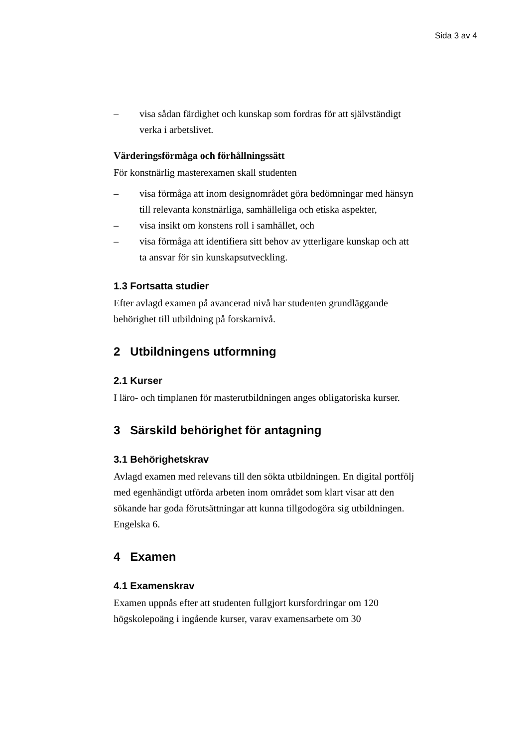Sida 3 av 4
– visa sådan färdighet och kunskap som fordras för att självständigt verka i arbetslivet.
Värderingsförmåga och förhållningssätt
För konstnärlig masterexamen skall studenten
– visa förmåga att inom designområdet göra bedömningar med hänsyn till relevanta konstnärliga, samhälleliga och etiska aspekter,
– visa insikt om konstens roll i samhället, och
– visa förmåga att identifiera sitt behov av ytterligare kunskap och att ta ansvar för sin kunskapsutveckling.
1.3 Fortsatta studier
Efter avlagd examen på avancerad nivå har studenten grundläggande behörighet till utbildning på forskarnivå.
2 Utbildningens utformning
2.1 Kurser
I läro- och timplanen för masterutbildningen anges obligatoriska kurser.
3 Särskild behörighet för antagning
3.1 Behörighetskrav
Avlagd examen med relevans till den sökta utbildningen. En digital portfölj med egenhändigt utförda arbeten inom området som klart visar att den sökande har goda förutsättningar att kunna tillgodogöra sig utbildningen. Engelska 6.
4 Examen
4.1 Examenskrav
Examen uppnås efter att studenten fullgjort kursfordringar om 120 högskolepoäng i ingående kurser, varav examensarbete om 30